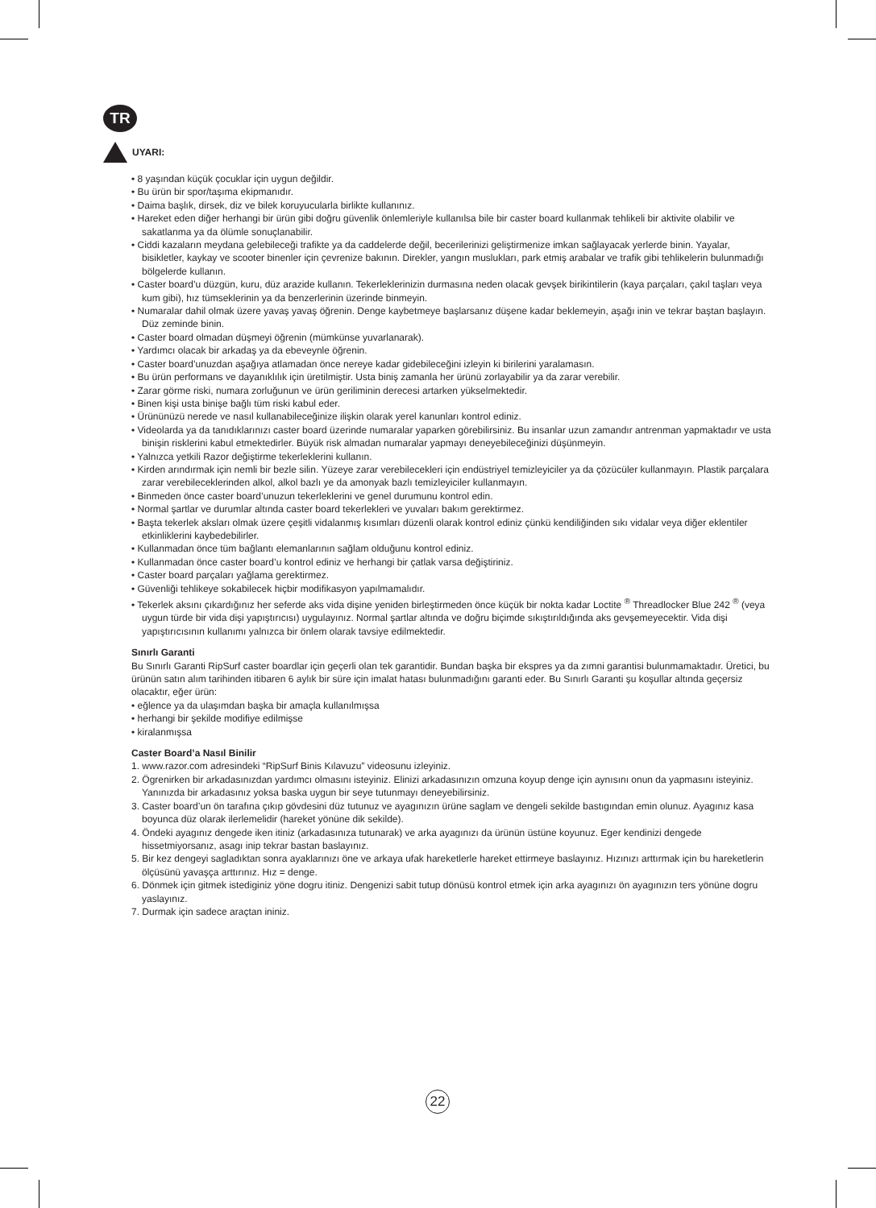TR
UYARI:
• 8 yaşından küçük çocuklar için uygun değildir.
• Bu ürün bir spor/taşıma ekipmanıdır.
• Daima başlık, dirsek, diz ve bilek koruyucularla birlikte kullanınız.
• Hareket eden diğer herhangi bir ürün gibi doğru güvenlik önlemleriyle kullanılsa bile bir caster board kullanmak tehlikeli bir aktivite olabilir ve sakatlanma ya da ölümle sonuçlanabilir.
• Ciddi kazaların meydana gelebileceği trafikte ya da caddelerde değil, becerilerinizi geliştirmenize imkan sağlayacak yerlerde binin. Yayalar, bisikletler, kaykay ve scooter binenler için çevrenize bakının. Direkler, yangın muslukları, park etmiş arabalar ve trafik gibi tehlikelerin bulunmadığı bölgelerde kullanın.
• Caster board’u düzgün, kuru, düz arazide kullanın. Tekerleklerinizin durmasına neden olacak gevşek birikintilerin (kaya parçaları, çakıl taşları veya kum gibi), hız tümseklerinin ya da benzerlerinin üzerinde binmeyin.
• Numaralar dahil olmak üzere yavaş yavaş öğrenin. Denge kaybetmeye başlarsanız düşene kadar beklemeyin, aşağı inin ve tekrar baştan başlayın. Düz zeminde binin.
• Caster board olmadan düşmeyi öğrenin (mümkünse yuvarlanarak).
• Yardımcı olacak bir arkadaş ya da ebeveynle öğrenin.
• Caster board’unuzdan aşağıya atlamadan önce nereye kadar gidebileceğini izleyin ki birilerini yaralamasın.
• Bu ürün performans ve dayanıklılık için üretilmiştir. Usta biniş zamanla her ürünü zorlayabilir ya da zarar verebilir.
• Zarar görme riski, numara zorluğunun ve ürün geriliminin derecesi artarken yükselmektedir.
• Binen kişi usta binişe bağlı tüm riski kabul eder.
• Ürününüzü nerede ve nasıl kullanabileceğinize ilişkin olarak yerel kanunları kontrol ediniz.
• Videolarda ya da tanıdıklarınızı caster board üzerinde numaralar yaparken görebilirsiniz. Bu insanlar uzun zamandır antrenman yapmaktadır ve usta binişin risklerini kabul etmektedirler. Büyük risk almadan numaralar yapmayı deneyebileceğinizi düşünmeyin.
• Yalnızca yetkili Razor değiştirme tekerleklerini kullanın.
• Kirden arındırmak için nemli bir bezle silin. Yüzeye zarar verebilecekleri için endüstriyel temizleyiciler ya da çözücüler kullanmayın. Plastik parçalara zarar verebileceklerinden alkol, alkol bazlı ye da amonyak bazlı temizleyiciler kullanmayın.
• Binmeden önce caster board’unuzun tekerleklerini ve genel durumunu kontrol edin.
• Normal şartlar ve durumlar altında caster board tekerlekleri ve yuvaları bakım gerektirmez.
• Başta tekerlek aksları olmak üzere çeşitli vidalanmış kısımları düzenli olarak kontrol ediniz çünkü kendiliğinden sıkı vidalar veya diğer eklentiler etkinliklerini kaybedebilirler.
• Kullanmadan önce tüm bağlantı elemanlarının sağlam olduğunu kontrol ediniz.
• Kullanmadan önce caster board’u kontrol ediniz ve herhangi bir çatlak varsa değiştiriniz.
• Caster board parçaları yağlama gerektirmez.
• Güvenliği tehlikeye sokabilecek hiçbir modifikasyon yapılmamalıdır.
• Tekerlek aksını çıkardığınız her seferde aks vida dişine yeniden birleştirmeden önce küçük bir nokta kadar Loctite <sup>®</sup> Threadlocker Blue 242 <sup>®</sup> (veya uygun türde bir vida dişi yapıştırıcısı) uygulayınız. Normal şartlar altında ve doğru biçimde sıkıştırıldığında aks gevşemeyecektir. Vida dişi yapıştırıcısının kullanımı yalnızca bir önlem olarak tavsiye edilmektedir.
Sınırlı Garanti
Bu Sınırlı Garanti RipSurf caster boardlar için geçerli olan tek garantidir. Bundan başka bir ekspres ya da zımni garantisi bulunmamaktadır. Üretici, bu ürünün satın alım tarihinden itibaren 6 aylık bir süre için imalat hatası bulunmadığını garanti eder. Bu Sınırlı Garanti şu koşullar altında geçersiz olacaktır, eğer ürün:
• eğlence ya da ulaşımdan başka bir amaçla kullanılmışsa
• herhangi bir şekilde modifiye edilmişse
• kiralanmışsa
Caster Board’a Nasıl Binilir
1. www.razor.com adresindeki “RipSurf Binis Kılavuzu” videosunu izleyiniz.
2. Ögrenirken bir arkadasınızdan yardımcı olmasını isteyiniz. Elinizi arkadasınızın omzuna koyup denge için aynısını onun da yapmasını isteyiniz. Yanınızda bir arkadasınız yoksa baska uygun bir seye tutunmayı deneyebilirsiniz.
3. Caster board’un ön tarafına çıkıp gövdesini düz tutunuz ve ayagınızın ürüne saglam ve dengeli sekilde bastıgından emin olunuz. Ayagınız kasa boyunca düz olarak ilerlemelidir (hareket yönüne dik sekilde).
4. Öndeki ayagınız dengede iken itiniz (arkadasınıza tutunarak) ve arka ayagınızı da ürünün üstüne koyunuz. Eger kendinizi dengede hissetmiyorsanız, asagı inip tekrar bastan baslayınız.
5. Bir kez dengeyi sagladıktan sonra ayaklarınızı öne ve arkaya ufak hareketlerle hareket ettirmeye baslayınız. Hızınızı arttırmak için bu hareketlerin ölçüsünü yavaşça arttırınız. Hız = denge.
6. Dönmek için gitmek istediginiz yöne dogru itiniz. Dengenizi sabit tutup dönüsü kontrol etmek için arka ayagınızı ön ayagınızın ters yönüne dogru yaslayınız.
7. Durmak için sadece araçtan ininiz.
22